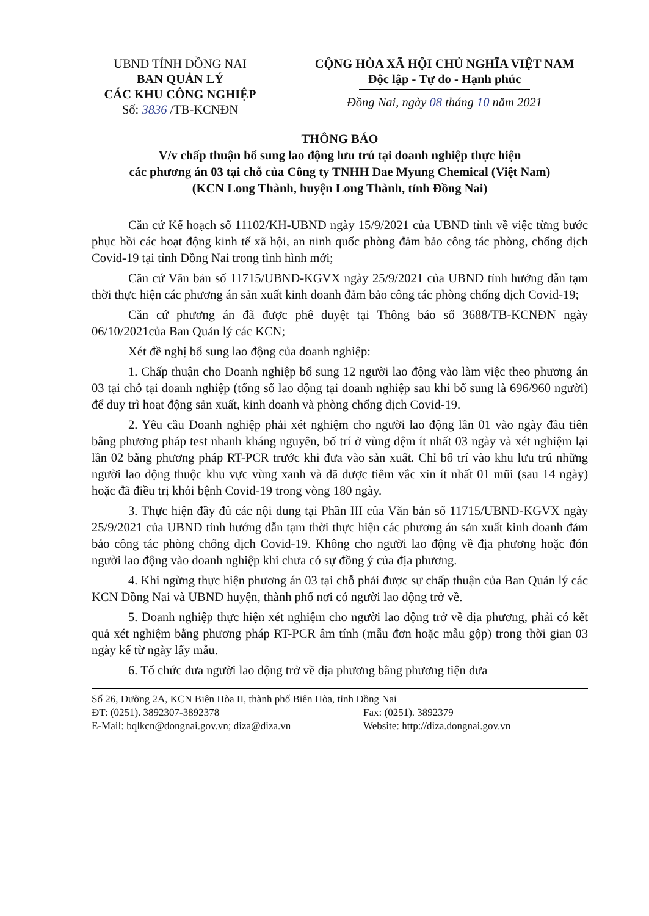UBND TỈNH ĐỒNG NAI
BAN QUẢN LÝ
CÁC KHU CÔNG NGHIỆP
Số: 3836 /TB-KCNĐN
CỘNG HÒA XÃ HỘI CHỦ NGHĨA VIỆT NAM
Độc lập - Tự do - Hạnh phúc
Đồng Nai, ngày 08 tháng 10 năm 2021
THÔNG BÁO
V/v chấp thuận bổ sung lao động lưu trú tại doanh nghiệp thực hiện
các phương án 03 tại chỗ của Công ty TNHH Dae Myung Chemical (Việt Nam)
(KCN Long Thành, huyện Long Thành, tỉnh Đồng Nai)
Căn cứ Kế hoạch số 11102/KH-UBND ngày 15/9/2021 của UBND tỉnh về việc từng bước phục hồi các hoạt động kinh tế xã hội, an ninh quốc phòng đảm bảo công tác phòng, chống dịch Covid-19 tại tỉnh Đồng Nai trong tình hình mới;
Căn cứ Văn bản số 11715/UBND-KGVX ngày 25/9/2021 của UBND tỉnh hướng dẫn tạm thời thực hiện các phương án sản xuất kinh doanh đảm bảo công tác phòng chống dịch Covid-19;
Căn cứ phương án đã được phê duyệt tại Thông báo số 3688/TB-KCNĐN ngày 06/10/2021của Ban Quản lý các KCN;
Xét đề nghị bổ sung lao động của doanh nghiệp:
1. Chấp thuận cho Doanh nghiệp bổ sung 12 người lao động vào làm việc theo phương án 03 tại chỗ tại doanh nghiệp (tổng số lao động tại doanh nghiệp sau khi bổ sung là 696/960 người) để duy trì hoạt động sản xuất, kinh doanh và phòng chống dịch Covid-19.
2. Yêu cầu Doanh nghiệp phải xét nghiệm cho người lao động lần 01 vào ngày đầu tiên bằng phương pháp test nhanh kháng nguyên, bố trí ở vùng đệm ít nhất 03 ngày và xét nghiệm lại lần 02 bằng phương pháp RT-PCR trước khi đưa vào sản xuất. Chỉ bố trí vào khu lưu trú những người lao động thuộc khu vực vùng xanh và đã được tiêm vắc xin ít nhất 01 mũi (sau 14 ngày) hoặc đã điều trị khỏi bệnh Covid-19 trong vòng 180 ngày.
3. Thực hiện đầy đủ các nội dung tại Phần III của Văn bản số 11715/UBND-KGVX ngày 25/9/2021 của UBND tỉnh hướng dẫn tạm thời thực hiện các phương án sản xuất kinh doanh đảm bảo công tác phòng chống dịch Covid-19. Không cho người lao động về địa phương hoặc đón người lao động vào doanh nghiệp khi chưa có sự đồng ý của địa phương.
4. Khi ngừng thực hiện phương án 03 tại chỗ phải được sự chấp thuận của Ban Quản lý các KCN Đồng Nai và UBND huyện, thành phố nơi có người lao động trở về.
5. Doanh nghiệp thực hiện xét nghiệm cho người lao động trở về địa phương, phải có kết quả xét nghiệm bằng phương pháp RT-PCR âm tính (mẫu đơn hoặc mẫu gộp) trong thời gian 03 ngày kể từ ngày lấy mẫu.
6. Tổ chức đưa người lao động trở về địa phương bằng phương tiện đưa
Số 26, Đường 2A, KCN Biên Hòa II, thành phố Biên Hòa, tỉnh Đồng Nai
ĐT: (0251). 3892307-3892378 Fax: (0251). 3892379
E-Mail: bqlkcn@dongnai.gov.vn; diza@diza.vn Website: http://diza.dongnai.gov.vn